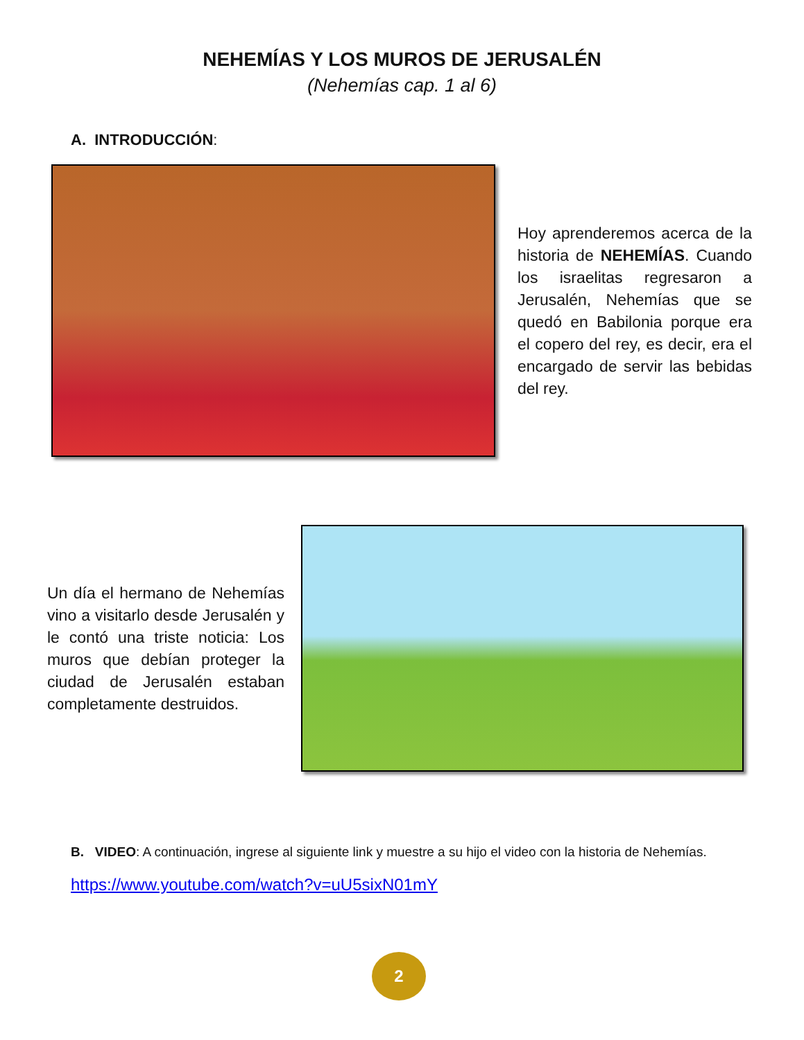NEHEMÍAS Y LOS MUROS DE JERUSALÉN
(Nehemías cap. 1 al 6)
A. INTRODUCCIÓN:
Hoy aprenderemos acerca de la historia de NEHEMÍAS. Cuando los israelitas regresaron a Jerusalén, Nehemías que se quedó en Babilonia porque era el copero del rey, es decir, era el encargado de servir las bebidas del rey.
Un día el hermano de Nehemías vino a visitarlo desde Jerusalén y le contó una triste noticia: Los muros que debían proteger la ciudad de Jerusalén estaban completamente destruidos.
B. VIDEO: A continuación, ingrese al siguiente link y muestre a su hijo el video con la historia de Nehemías.
https://www.youtube.com/watch?v=uU5sixN01mY
2